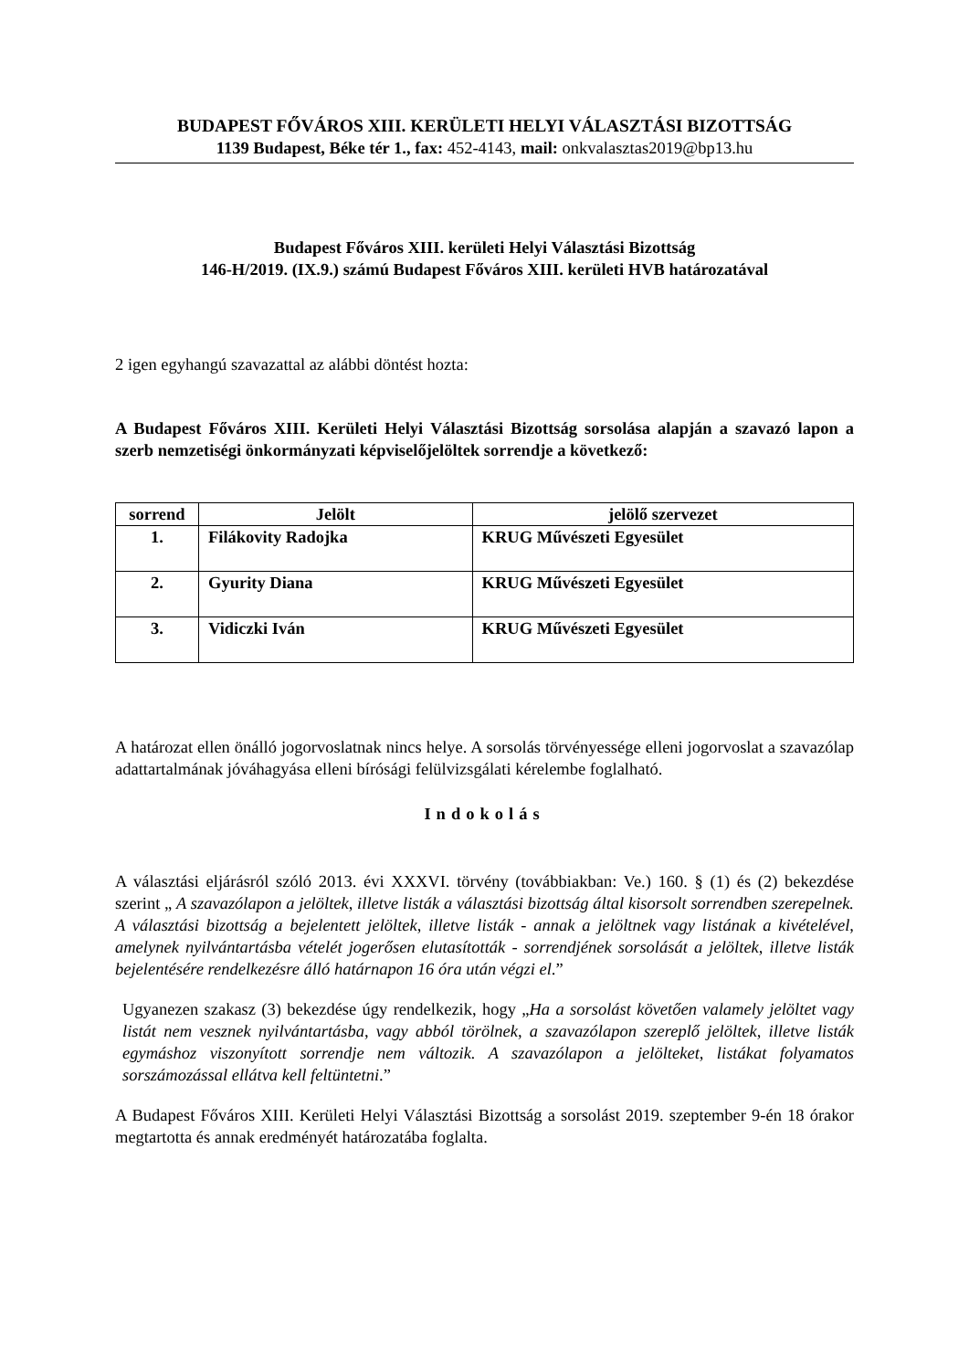BUDAPEST FŐVÁROS XIII. KERÜLETI HELYI VÁLASZTÁSI BIZOTTSÁG
1139 Budapest, Béke tér 1., fax: 452-4143, mail: onkvalasztas2019@bp13.hu
Budapest Főváros XIII. kerületi Helyi Választási Bizottság
146-H/2019. (IX.9.) számú Budapest Főváros XIII. kerületi HVB határozatával
2 igen egyhangú szavazattal az alábbi döntést hozta:
A Budapest Főváros XIII. Kerületi Helyi Választási Bizottság sorsolása alapján a szavazó lapon a szerb nemzetiségi önkormányzati képviselőjelöltek sorrendje a következő:
| sorrend | Jelölt | jelölő szervezet |
| --- | --- | --- |
| 1. | Filákovity Radojka | KRUG Művészeti Egyesület |
| 2. | Gyurity Diana | KRUG Művészeti Egyesület |
| 3. | Vidiczki Iván | KRUG Művészeti Egyesület |
A határozat ellen önálló jogorvoslatnak nincs helye. A sorsolás törvényessége elleni jogorvoslat a szavazólap adattartalmának jóváhagyása elleni bírósági felülvizsgálati kérelembe foglalható.
Indokolás
A választási eljárásról szóló 2013. évi XXXVI. törvény (továbbiakban: Ve.) 160. § (1) és (2) bekezdése szerint „ A szavazólapon a jelöltek, illetve listák a választási bizottság által kisorsolt sorrendben szerepelnek. A választási bizottság a bejelentett jelöltek, illetve listák - annak a jelöltnek vagy listának a kivételével, amelynek nyilvántartásba vételét jogerősen elutasították - sorrendjének sorsolását a jelöltek, illetve listák bejelentésére rendelkezésre álló határnapon 16 óra után végzi el.”
Ugyanezen szakasz (3) bekezdése úgy rendelkezik, hogy „Ha a sorsolást követően valamely jelöltet vagy listát nem vesznek nyilvántartásba, vagy abból törölnek, a szavazólapon szereplő jelöltek, illetve listák egymáshoz viszonyított sorrendje nem változik. A szavazólapon a jelölteket, listákat folyamatos sorszámozással ellátva kell feltüntetni.”
A Budapest Főváros XIII. Kerületi Helyi Választási Bizottság a sorsolást 2019. szeptember 9-én 18 órakor megtartotta és annak eredményét határozatába foglalta.